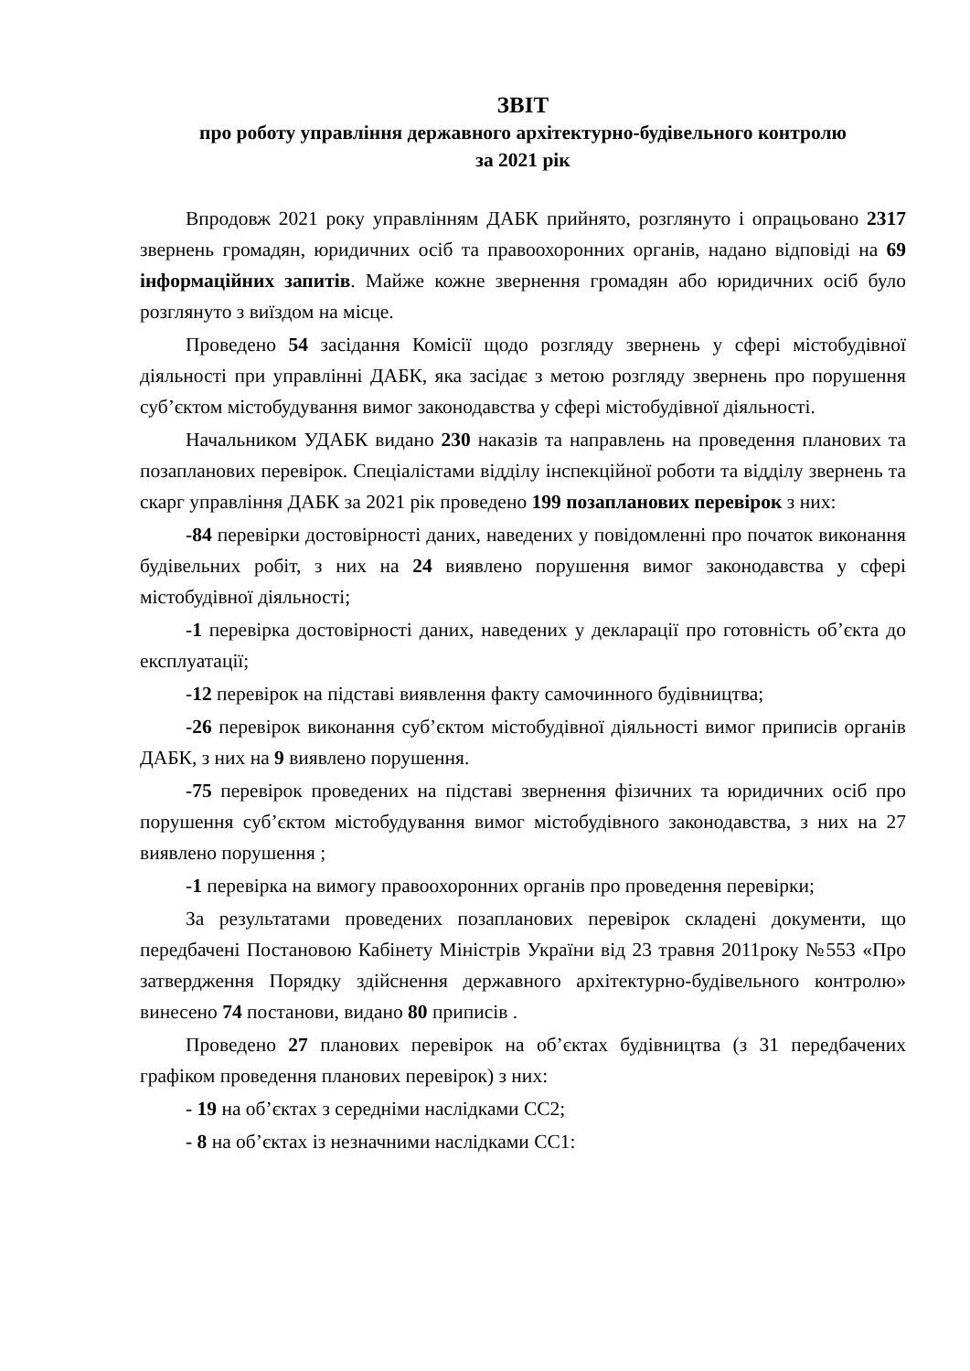ЗВІТ
про роботу управління державного архітектурно-будівельного контролю
за 2021 рік
Впродовж 2021 року управлінням ДАБК прийнято, розглянуто і опрацьовано 2317 звернень громадян, юридичних осіб та правоохоронних органів, надано відповіді на 69 інформаційних запитів. Майже кожне звернення громадян або юридичних осіб було розглянуто з виїздом на місце.
Проведено 54 засідання Комісії щодо розгляду звернень у сфері містобудівної діяльності при управлінні ДАБК, яка засідає з метою розгляду звернень про порушення суб’єктом містобудування вимог законодавства у сфері містобудівної діяльності.
Начальником УДАБК видано 230 наказів та направлень на проведення планових та позапланових перевірок. Спеціалістами відділу інспекційної роботи та відділу звернень та скарг управління ДАБК за 2021 рік проведено 199 позапланових перевірок з них:
-84 перевірки достовірності даних, наведених у повідомленні про початок виконання будівельних робіт, з них на 24 виявлено порушення вимог законодавства у сфері містобудівної діяльності;
-1 перевірка достовірності даних, наведених у декларації про готовність об’єкта до експлуатації;
-12 перевірок на підставі виявлення факту самочинного будівництва;
-26 перевірок виконання суб’єктом містобудівної діяльності вимог приписів органів ДАБК, з них на 9 виявлено порушення.
-75 перевірок проведених на підставі звернення фізичних та юридичних осіб про порушення суб’єктом містобудування вимог містобудівного законодавства, з них на 27 виявлено порушення ;
-1 перевірка на вимогу правоохоронних органів про проведення перевірки;
За результатами проведених позапланових перевірок складені документи, що передбачені Постановою Кабінету Міністрів України від 23 травня 2011року №553 «Про затвердження Порядку здійснення державного архітектурно-будівельного контролю» винесено 74 постанови, видано 80 приписів .
Проведено 27 планових перевірок на об’єктах будівництва (з 31 передбачених графіком проведення планових перевірок) з них:
- 19 на об’єктах з середніми наслідками СС2;
- 8 на об’єктах із незначними наслідками СС1: